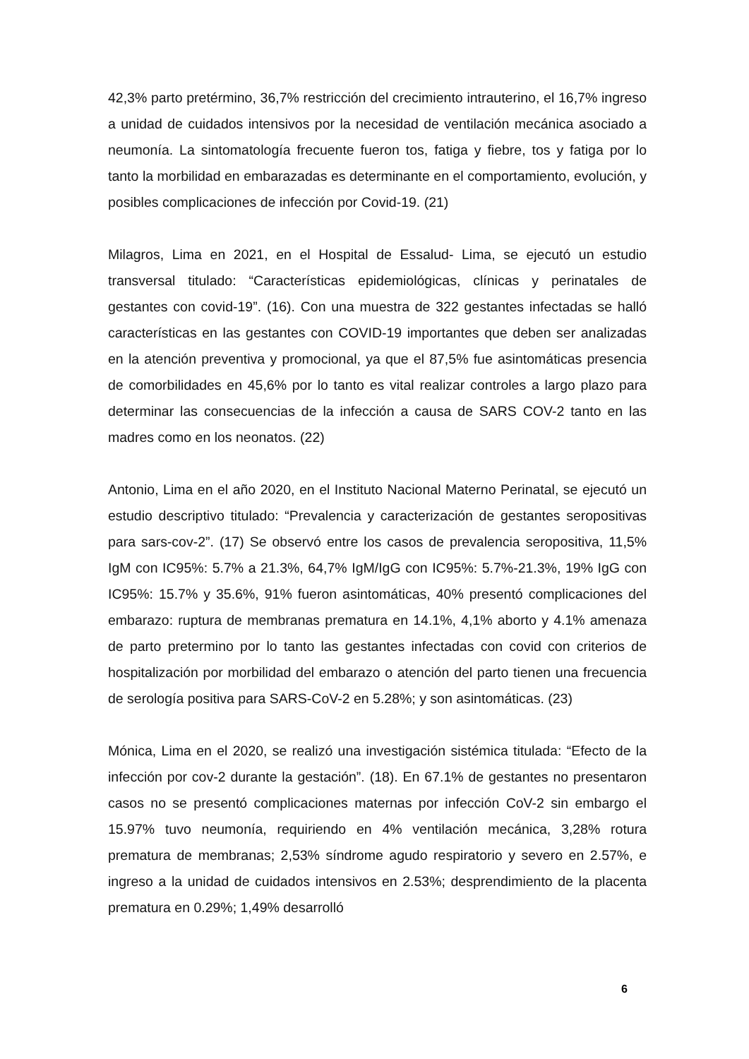42,3% parto pretérmino, 36,7% restricción del crecimiento intrauterino, el 16,7% ingreso a unidad de cuidados intensivos por la necesidad de ventilación mecánica asociado a neumonía. La sintomatología frecuente fueron tos, fatiga y fiebre, tos y fatiga por lo tanto la morbilidad en embarazadas es determinante en el comportamiento, evolución, y posibles complicaciones de infección por Covid-19. (21)
Milagros, Lima en 2021, en el Hospital de Essalud- Lima, se ejecutó un estudio transversal titulado: “Características epidemiológicas, clínicas y perinatales de gestantes con covid-19”. (16). Con una muestra de 322 gestantes infectadas se halló características en las gestantes con COVID-19 importantes que deben ser analizadas en la atención preventiva y promocional, ya que el 87,5% fue asintomáticas presencia de comorbilidades en 45,6% por lo tanto es vital realizar controles a largo plazo para determinar las consecuencias de la infección a causa de SARS COV-2 tanto en las madres como en los neonatos. (22)
Antonio, Lima en el año 2020, en el Instituto Nacional Materno Perinatal, se ejecutó un estudio descriptivo titulado: “Prevalencia y caracterización de gestantes seropositivas para sars-cov-2”. (17) Se observó entre los casos de prevalencia seropositiva, 11,5% IgM con IC95%: 5.7% a 21.3%, 64,7% IgM/IgG con IC95%: 5.7%-21.3%, 19% IgG con IC95%: 15.7% y 35.6%, 91% fueron asintomáticas, 40% presentó complicaciones del embarazo: ruptura de membranas prematura en 14.1%, 4,1% aborto y 4.1% amenaza de parto pretermino por lo tanto las gestantes infectadas con covid con criterios de hospitalización por morbilidad del embarazo o atención del parto tienen una frecuencia de serología positiva para SARS-CoV-2 en 5.28%; y son asintomáticas. (23)
Mónica, Lima en el 2020, se realizó una investigación sistémica titulada: “Efecto de la infección por cov-2 durante la gestación”. (18). En 67.1% de gestantes no presentaron casos no se presentó complicaciones maternas por infección CoV-2 sin embargo el 15.97% tuvo neumonía, requiriendo en 4% ventilación mecánica, 3,28% rotura prematura de membranas; 2,53% síndrome agudo respiratorio y severo en 2.57%, e ingreso a la unidad de cuidados intensivos en 2.53%; desprendimiento de la placenta prematura en 0.29%; 1,49% desarrolló
6